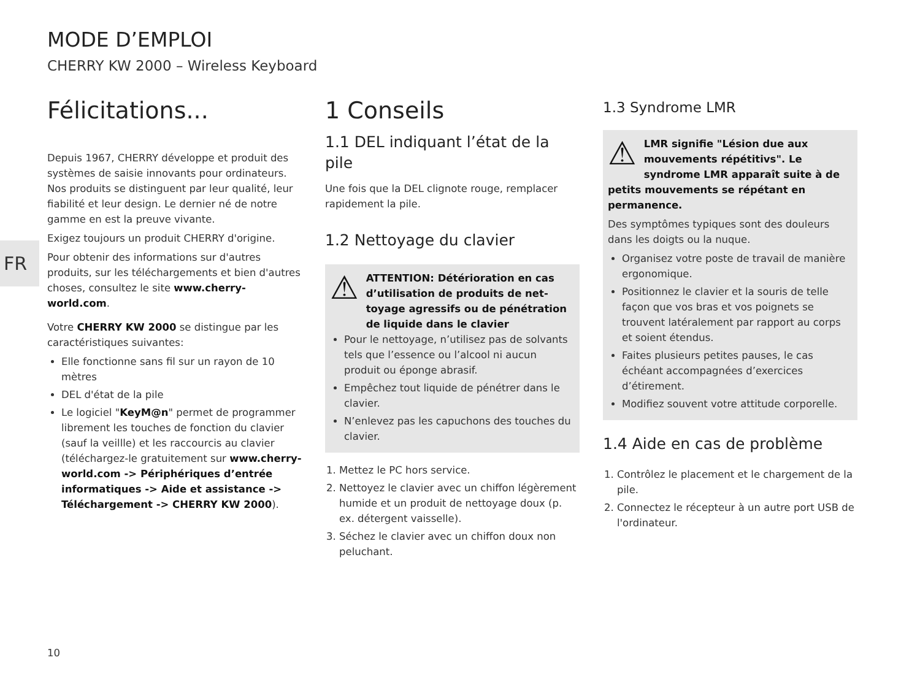MODE D’EMPLOI
CHERRY KW 2000 – Wireless Keyboard
FR
Félicitations...
Depuis 1967, CHERRY développe et produit des systèmes de saisie innovants pour ordinateurs. Nos produits se distinguent par leur qualité, leur fiabilité et leur design. Le dernier né de notre gamme en est la preuve vivante.
Exigez toujours un produit CHERRY d'origine.
Pour obtenir des informations sur d'autres produits, sur les téléchargements et bien d'autres choses, consultez le site www.cherry-world.com.
Votre CHERRY KW 2000 se distingue par les caractéristiques suivantes:
Elle fonctionne sans fil sur un rayon de 10 mètres
DEL d'état de la pile
Le logiciel "KeyM@n" permet de programmer librement les touches de fonction du clavier (sauf la veillle) et les raccourcis au clavier (téléchargez-le gratuitement sur www.cherry-world.com -> Périphériques d’entrée informatiques -> Aide et assistance -> Téléchargement -> CHERRY KW 2000).
1 Conseils
1.1 DEL indiquant l’état de la pile
Une fois que la DEL clignote rouge, remplacer rapidement la pile.
1.2 Nettoyage du clavier
⚠ ATTENTION: Détérioration en cas d’utilisation de produits de net-toyage agressifs ou de pénétration de liquide dans le clavier
Pour le nettoyage, n’utilisez pas de solvants tels que l’essence ou l’alcool ni aucun produit ou éponge abrasif.
Empêchez tout liquide de pénétrer dans le clavier.
N’enlevez pas les capuchons des touches du clavier.
1. Mettez le PC hors service.
2. Nettoyez le clavier avec un chiffon légèrement humide et un produit de nettoyage doux (p. ex. détergent vaisselle).
3. Séchez le clavier avec un chiffon doux non peluchant.
1.3 Syndrome LMR
⚠ LMR signifie "Lésion due aux mouvements répétitivs". Le syndrome LMR apparaît suite à de
petits mouvements se répétant en permanence.
Des symptômes typiques sont des douleurs dans les doigts ou la nuque.
Organisez votre poste de travail de manière ergonomique.
Positionnez le clavier et la souris de telle façon que vos bras et vos poignets se trouvent latéralement par rapport au corps et soient étendus.
Faites plusieurs petites pauses, le cas échéant accompagnées d’exercices d’étirement.
Modifiez souvent votre attitude corporelle.
1.4 Aide en cas de problème
1. Contrôlez le placement et le chargement de la pile.
2. Connectez le récepteur à un autre port USB de l'ordinateur.
10